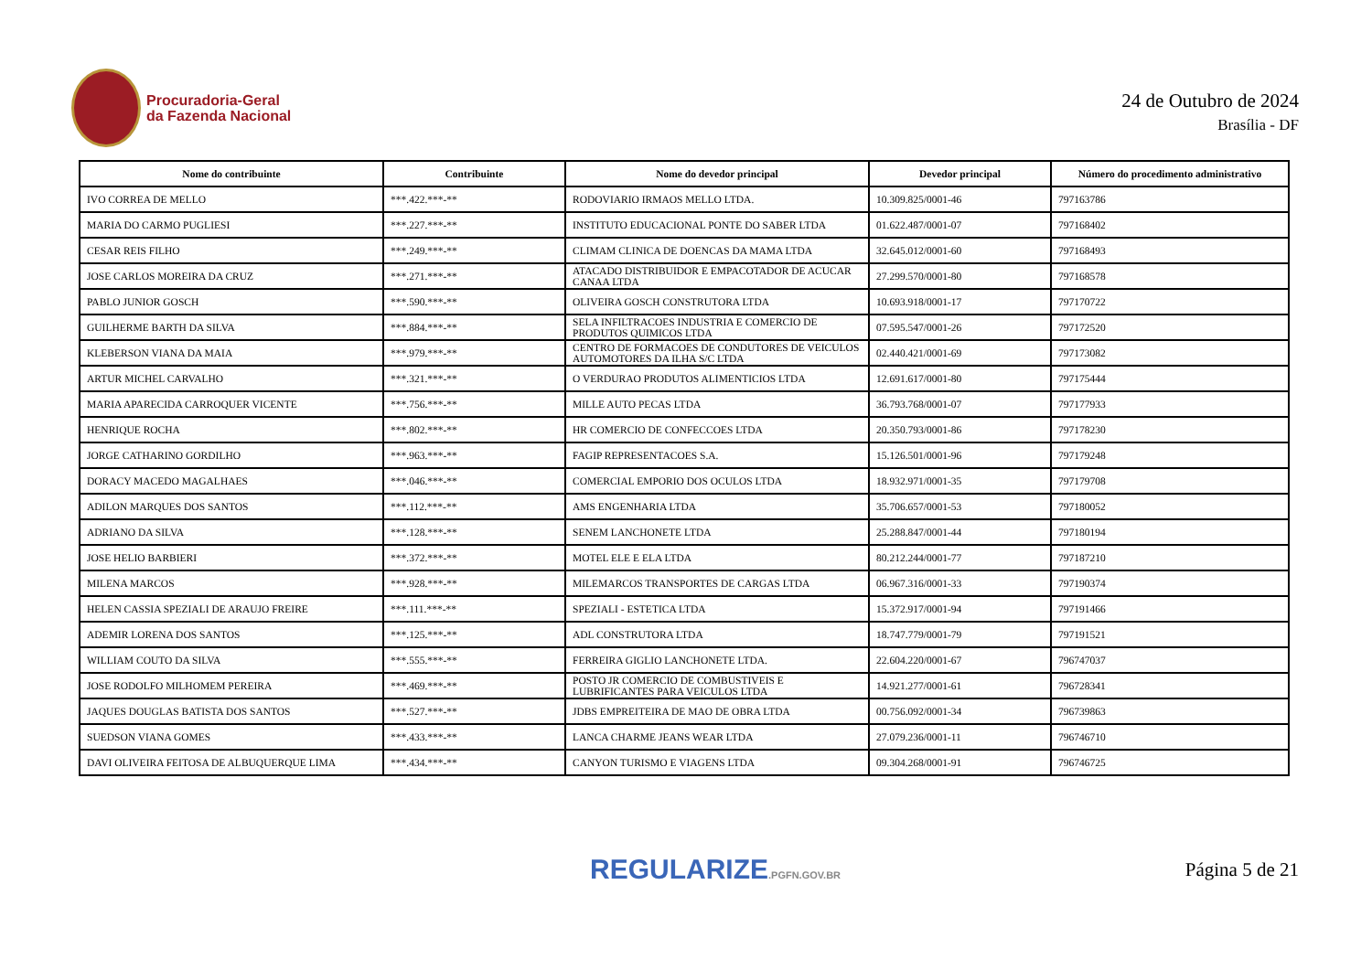Procuradoria-Geral
da Fazenda Nacional
24 de Outubro de 2024
Brasília - DF
| Nome do contribuinte | Contribuinte | Nome do devedor principal | Devedor principal | Número do procedimento administrativo |
| --- | --- | --- | --- | --- |
| IVO CORREA DE MELLO | ***.422.***-** | RODOVIARIO IRMAOS MELLO LTDA. | 10.309.825/0001-46 | 797163786 |
| MARIA DO CARMO PUGLIESI | ***.227.***-** | INSTITUTO EDUCACIONAL PONTE DO SABER LTDA | 01.622.487/0001-07 | 797168402 |
| CESAR REIS FILHO | ***.249.***-** | CLIMAM CLINICA DE DOENCAS DA MAMA LTDA | 32.645.012/0001-60 | 797168493 |
| JOSE CARLOS MOREIRA DA CRUZ | ***.271.***-** | ATACADO DISTRIBUIDOR E EMPACOTADOR DE ACUCAR CANAA LTDA | 27.299.570/0001-80 | 797168578 |
| PABLO JUNIOR GOSCH | ***.590.***-** | OLIVEIRA GOSCH CONSTRUTORA LTDA | 10.693.918/0001-17 | 797170722 |
| GUILHERME BARTH DA SILVA | ***.884.***-** | SELA INFILTRACOES INDUSTRIA E COMERCIO DE PRODUTOS QUIMICOS LTDA | 07.595.547/0001-26 | 797172520 |
| KLEBERSON VIANA DA MAIA | ***.979.***-** | CENTRO DE FORMACOES DE CONDUTORES DE VEICULOS AUTOMOTORES DA ILHA S/C LTDA | 02.440.421/0001-69 | 797173082 |
| ARTUR MICHEL CARVALHO | ***.321.***-** | O VERDURAO PRODUTOS ALIMENTICIOS LTDA | 12.691.617/0001-80 | 797175444 |
| MARIA APARECIDA CARROQUER VICENTE | ***.756.***-** | MILLE AUTO PECAS LTDA | 36.793.768/0001-07 | 797177933 |
| HENRIQUE ROCHA | ***.802.***-** | HR COMERCIO DE CONFECCOES LTDA | 20.350.793/0001-86 | 797178230 |
| JORGE CATHARINO GORDILHO | ***.963.***-** | FAGIP REPRESENTACOES S.A. | 15.126.501/0001-96 | 797179248 |
| DORACY MACEDO MAGALHAES | ***.046.***-** | COMERCIAL EMPORIO DOS OCULOS LTDA | 18.932.971/0001-35 | 797179708 |
| ADILON MARQUES DOS SANTOS | ***.112.***-** | AMS ENGENHARIA LTDA | 35.706.657/0001-53 | 797180052 |
| ADRIANO DA SILVA | ***.128.***-** | SENEM LANCHONETE LTDA | 25.288.847/0001-44 | 797180194 |
| JOSE HELIO BARBIERI | ***.372.***-** | MOTEL ELE E ELA LTDA | 80.212.244/0001-77 | 797187210 |
| MILENA MARCOS | ***.928.***-** | MILEMARCOS TRANSPORTES DE CARGAS LTDA | 06.967.316/0001-33 | 797190374 |
| HELEN CASSIA SPEZIALI DE ARAUJO FREIRE | ***.111.***-** | SPEZIALI - ESTETICA LTDA | 15.372.917/0001-94 | 797191466 |
| ADEMIR LORENA DOS SANTOS | ***.125.***-** | ADL CONSTRUTORA LTDA | 18.747.779/0001-79 | 797191521 |
| WILLIAM COUTO DA SILVA | ***.555.***-** | FERREIRA GIGLIO LANCHONETE LTDA. | 22.604.220/0001-67 | 796747037 |
| JOSE RODOLFO MILHOMEM PEREIRA | ***.469.***-** | POSTO JR COMERCIO DE COMBUSTIVEIS E LUBRIFICANTES PARA VEICULOS LTDA | 14.921.277/0001-61 | 796728341 |
| JAQUES DOUGLAS BATISTA DOS SANTOS | ***.527.***-** | JDBS EMPREITEIRA DE MAO DE OBRA LTDA | 00.756.092/0001-34 | 796739863 |
| SUEDSON VIANA GOMES | ***.433.***-** | LANCA CHARME JEANS WEAR LTDA | 27.079.236/0001-11 | 796746710 |
| DAVI OLIVEIRA FEITOSA DE ALBUQUERQUE LIMA | ***.434.***-** | CANYON TURISMO E VIAGENS LTDA | 09.304.268/0001-91 | 796746725 |
REGULARIZE.PGFN.GOV.BR
Página 5 de 21